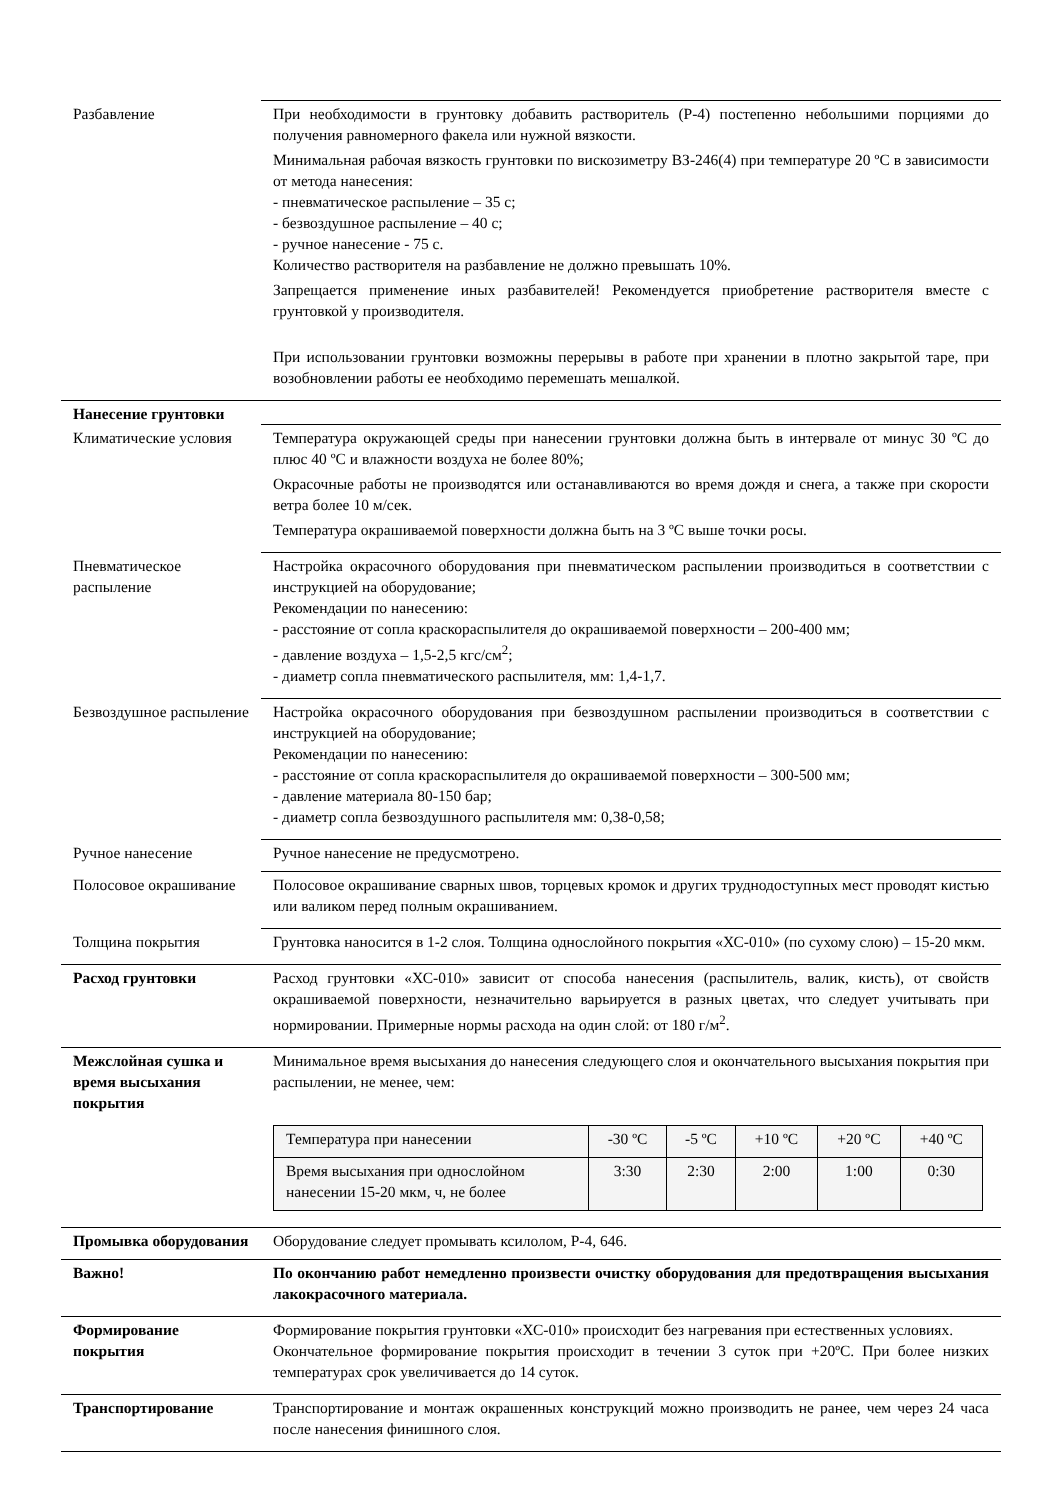| Разбавление | При необходимости в грунтовку добавить растворитель (Р-4) постепенно небольшими порциями до получения равномерного факела или нужной вязкости. Минимальная рабочая вязкость грунтовки по вискозиметру ВЗ-246(4) при температуре 20 ºС в зависимости от метода нанесения: - пневматическое распыление – 35 с; - безвоздушное распыление – 40 с; - ручное нанесение - 75 с. Количество растворителя на разбавление не должно превышать 10%. Запрещается применение иных разбавителей! Рекомендуется приобретение растворителя вместе с грунтовкой у производителя. При использовании грунтовки возможны перерывы в работе при хранении в плотно закрытой таре, при возобновлении работы ее необходимо перемешать мешалкой. |
| Нанесение грунтовки | |
| Климатические условия | Температура окружающей среды при нанесении грунтовки должна быть в интервале от минус 30 ºС до плюс 40 ºС и влажности воздуха не более 80%; Окрасочные работы не производятся или останавливаются во время дождя и снега, а также при скорости ветра более 10 м/сек. Температура окрашиваемой поверхности должна быть на 3 ºС выше точки росы. |
| Пневматическое распыление | Настройка окрасочного оборудования при пневматическом распылении производиться в соответствии с инструкцией на оборудование; Рекомендации по нанесению: - расстояние от сопла краскораспылителя до окрашиваемой поверхности – 200-400 мм; - давление воздуха – 1,5-2,5 кгс/см<sup>2</sup>; - диаметр сопла пневматического распылителя, мм: 1,4-1,7. |
| Безвоздушное распыление | Настройка окрасочного оборудования при безвоздушном распылении производиться в соответствии с инструкцией на оборудование; Рекомендации по нанесению: - расстояние от сопла краскораспылителя до окрашиваемой поверхности – 300-500 мм; - давление материала 80-150 бар; - диаметр сопла безвоздушного распылителя мм: 0,38-0,58; |
| Ручное нанесение | Ручное нанесение не предусмотрено. |
| Полосовое окрашивание | Полосовое окрашивание сварных швов, торцевых кромок и других труднодоступных мест проводят кистью или валиком перед полным окрашиванием. |
| Толщина покрытия | Грунтовка наносится в 1-2 слоя. Толщина однослойного покрытия «ХС-010» (по сухому слою) – 15-20 мкм. |
| Расход грунтовки | Расход грунтовки «ХС-010» зависит от способа нанесения (распылитель, валик, кисть), от свойств окрашиваемой поверхности, незначительно варьируется в разных цветах, что следует учитывать при нормировании. Примерные нормы расхода на один слой: от 180 г/м<sup>2</sup>. |
| Межслойная сушка и время высыхания покрытия | Минимальное время высыхания до нанесения следующего слоя и окончательного высыхания покрытия при распылении, не менее, чем: / Температура при нанесении / -30 ºС / -5 ºС / +10 ºС / +20 ºС / +40 ºС / / Время высыхания при однослойном нанесении 15-20 мкм, ч, не более / 3:30 / 2:30 / 2:00 / 1:00 / 0:30 / |
| Промывка оборудования | Оборудование следует промывать ксилолом, Р-4, 646. |
| Важно! | По окончанию работ немедленно произвести очистку оборудования для предотвращения высыхания лакокрасочного материала. |
| Формирование покрытия | Формирование покрытия грунтовки «ХС-010» происходит без нагревания при естественных условиях. Окончательное формирование покрытия происходит в течении 3 суток при +20ºС. При более низких температурах срок увеличивается до 14 суток. |
| Транспортирование | Транспортирование и монтаж окрашенных конструкций можно производить не ранее, чем через 24 часа после нанесения финишного слоя. |